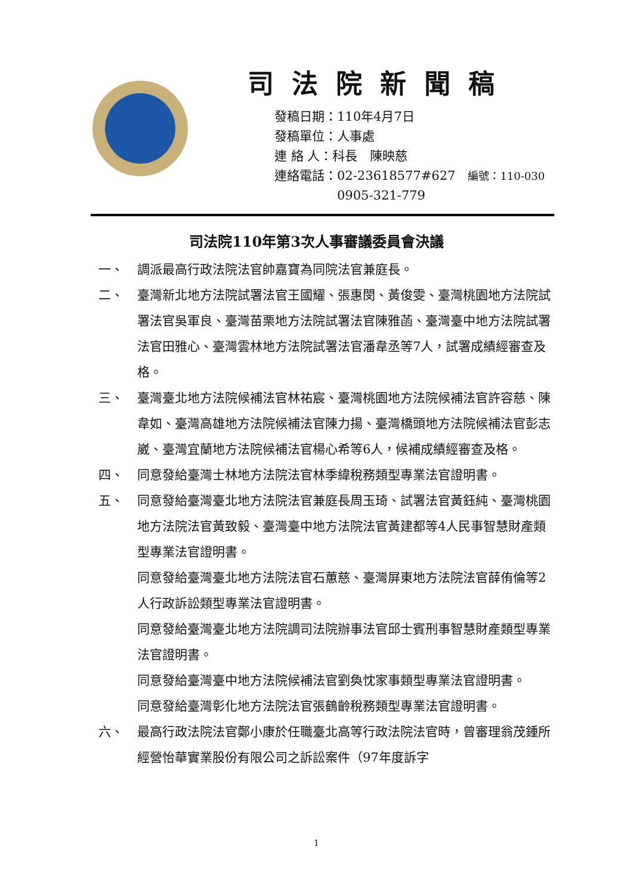司法院新聞稿
發稿日期：110年4月7日
發稿單位：人事處
連 絡 人：科長　陳映慈
連絡電話：02-23618577#627　編號：110-030
　　　　　0905-321-779
司法院110年第3次人事審議委員會決議
一、 調派最高行政法院法官帥嘉寶為同院法官兼庭長。
二、 臺灣新北地方法院試署法官王國耀、張惠閔、黃俊雯、臺灣桃園地方法院試署法官吳軍良、臺灣苗栗地方法院試署法官陳雅菡、臺灣臺中地方法院試署法官田雅心、臺灣雲林地方法院試署法官潘韋丞等7人，試署成績經審查及格。
三、 臺灣臺北地方法院候補法官林祐宸、臺灣桃園地方法院候補法官許容慈、陳韋如、臺灣高雄地方法院候補法官陳力揚、臺灣橋頭地方法院候補法官彭志崴、臺灣宜蘭地方法院候補法官楊心希等6人，候補成績經審查及格。
四、 同意發給臺灣士林地方法院法官林季緯稅務類型專業法官證明書。
五、 同意發給臺灣臺北地方法院法官兼庭長周玉琦、試署法官黃鈺純、臺灣桃園地方法院法官黃致毅、臺灣臺中地方法院法官黃建都等4人民事智慧財產類型專業法官證明書。
同意發給臺灣臺北地方法院法官石蕙慈、臺灣屏東地方法院法官薛侑倫等2人行政訴訟類型專業法官證明書。
同意發給臺灣臺北地方法院調司法院辦事法官邱士賓刑事智慧財產類型專業法官證明書。
同意發給臺灣臺中地方法院候補法官劉奐忱家事類型專業法官證明書。
同意發給臺灣彰化地方法院法官張鶴齡稅務類型專業法官證明書。
六、 最高行政法院法官鄭小康於任職臺北高等行政法院法官時，曾審理翁茂鍾所經營怡華實業股份有限公司之訴訟案件（97年度訴字
1